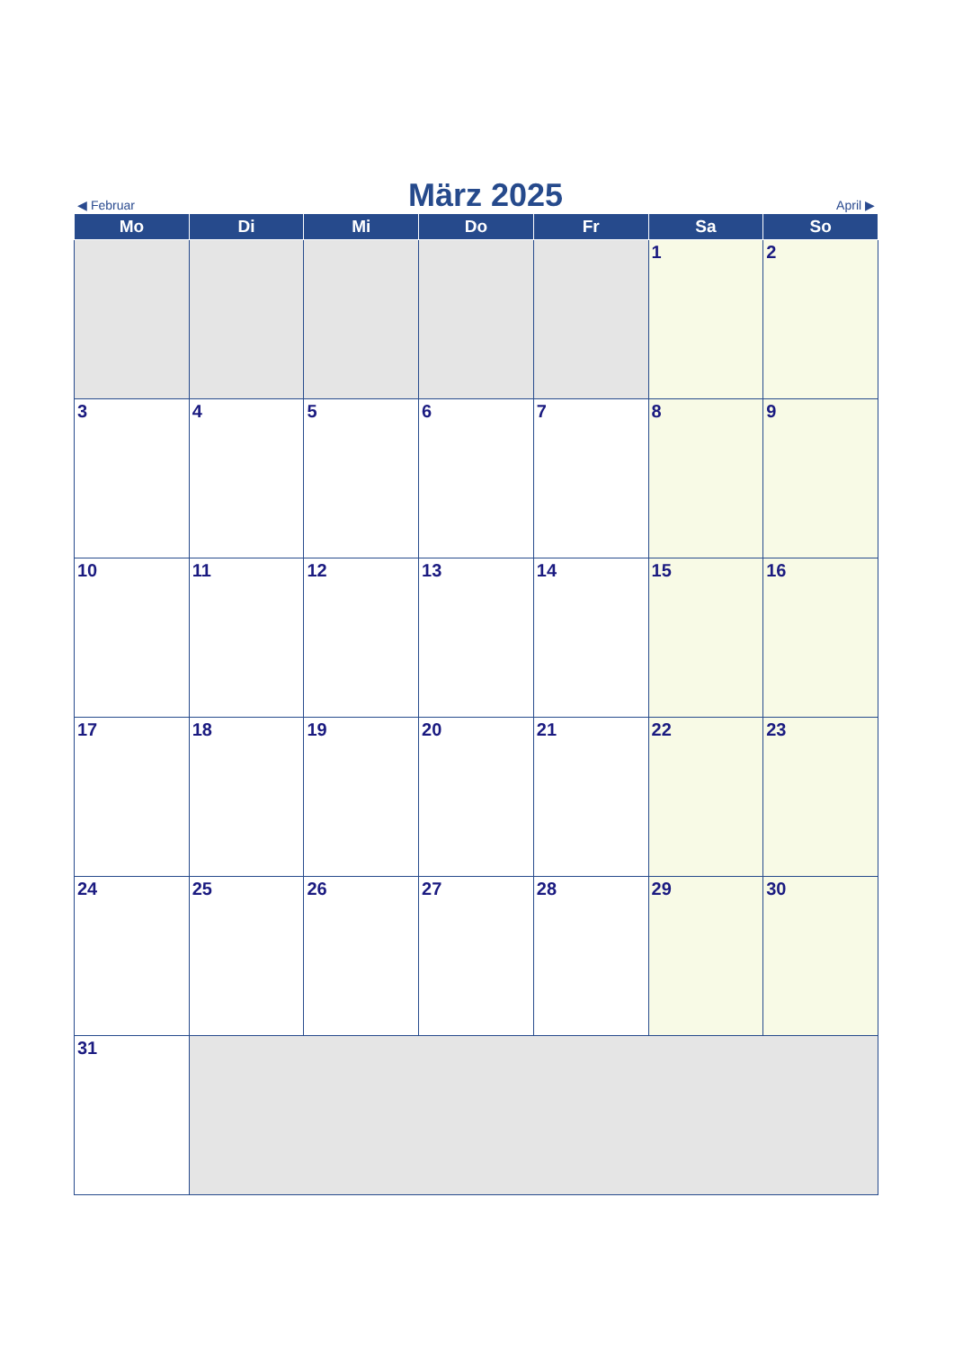◀ Februar März 2025 April ▶
| Mo | Di | Mi | Do | Fr | Sa | So |
| --- | --- | --- | --- | --- | --- | --- |
| | | | | | 1 | 2 |
| 3 | 4 | 5 | 6 | 7 | 8 | 9 |
| 10 | 11 | 12 | 13 | 14 | 15 | 16 |
| 17 | 18 | 19 | 20 | 21 | 22 | 23 |
| 24 | 25 | 26 | 27 | 28 | 29 | 30 |
| 31 | | | | | | |